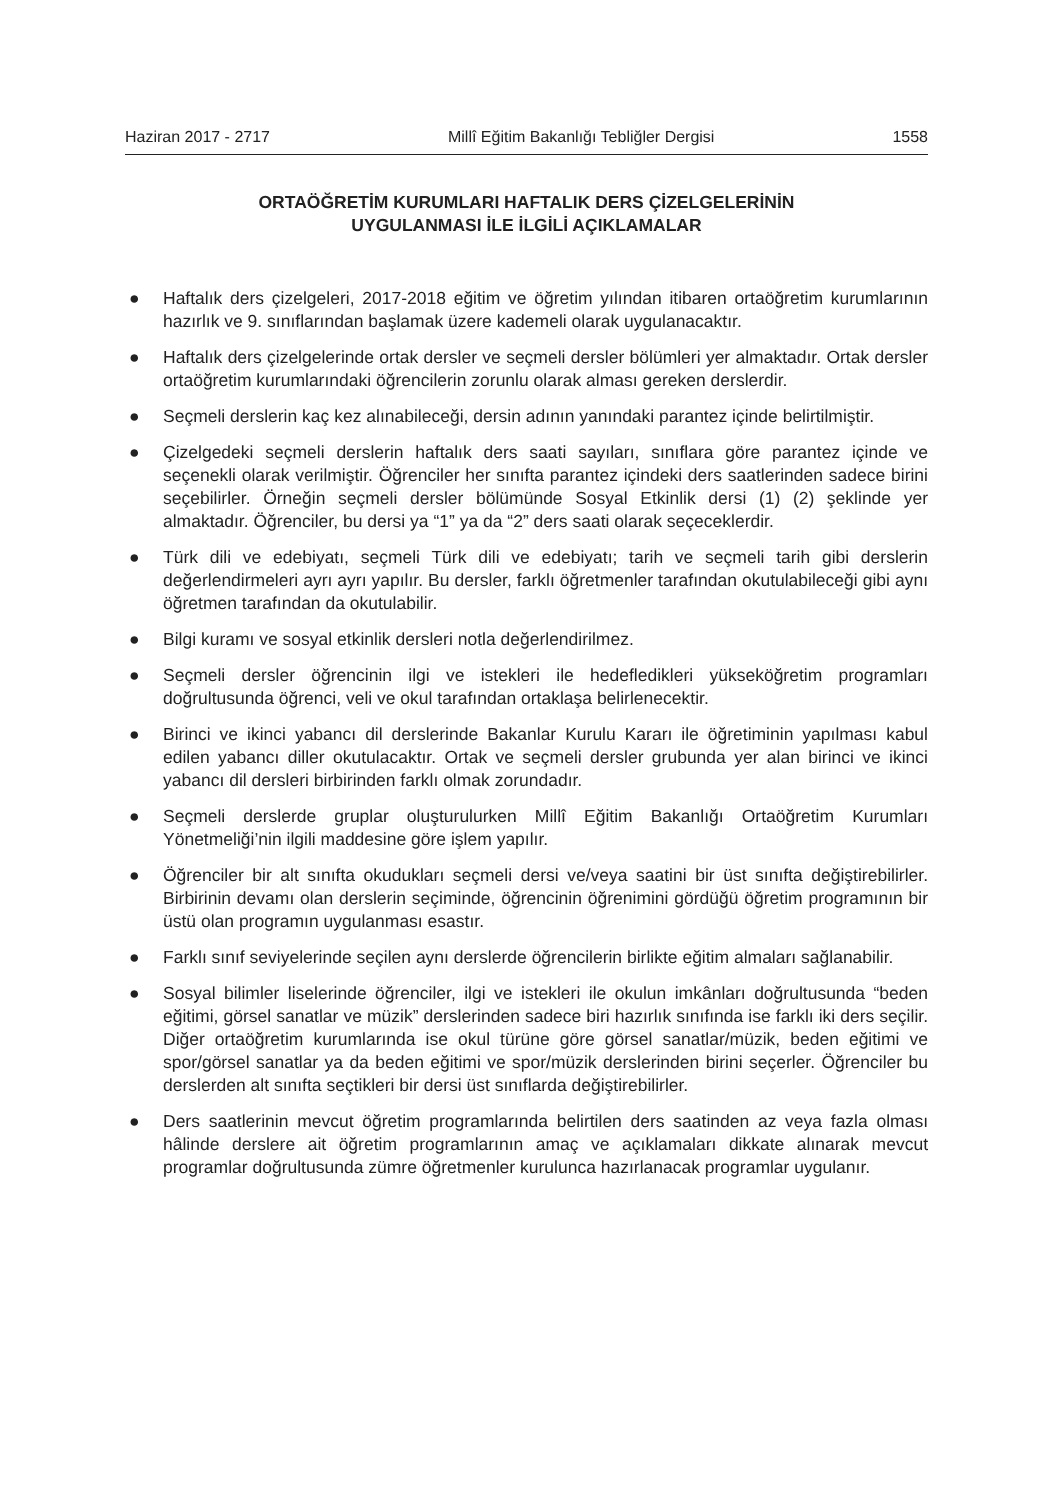Haziran 2017 - 2717 Millî Eğitim Bakanlığı Tebliğler Dergisi 1558
ORTAÖĞRETİM KURUMLARI HAFTALIK DERS ÇİZELGELERİNİN
UYGULANMASI İLE İLGİLİ AÇIKLAMALAR
● Haftalık ders çizelgeleri, 2017-2018 eğitim ve öğretim yılından itibaren ortaöğretim kurumlarının hazırlık ve 9. sınıflarından başlamak üzere kademeli olarak uygulanacaktır.
● Haftalık ders çizelgelerinde ortak dersler ve seçmeli dersler bölümleri yer almaktadır. Ortak dersler ortaöğretim kurumlarındaki öğrencilerin zorunlu olarak alması gereken derslerdir.
● Seçmeli derslerin kaç kez alınabileceği, dersin adının yanındaki parantez içinde belirtilmiştir.
● Çizelgedeki seçmeli derslerin haftalık ders saati sayıları, sınıflara göre parantez içinde ve seçenekli olarak verilmiştir. Öğrenciler her sınıfta parantez içindeki ders saatlerinden sadece birini seçebilirler. Örneğin seçmeli dersler bölümünde Sosyal Etkinlik dersi (1) (2) şeklinde yer almaktadır. Öğrenciler, bu dersi ya “1” ya da “2” ders saati olarak seçeceklerdir.
● Türk dili ve edebiyatı, seçmeli Türk dili ve edebiyatı; tarih ve seçmeli tarih gibi derslerin değerlendirmeleri ayrı ayrı yapılır. Bu dersler, farklı öğretmenler tarafından okutulabileceği gibi aynı öğretmen tarafından da okutulabilir.
● Bilgi kuramı ve sosyal etkinlik dersleri notla değerlendirilmez.
● Seçmeli dersler öğrencinin ilgi ve istekleri ile hedefledikleri yükseköğretim programları doğrultusunda öğrenci, veli ve okul tarafından ortaklaşa belirlenecektir.
● Birinci ve ikinci yabancı dil derslerinde Bakanlar Kurulu Kararı ile öğretiminin yapılması kabul edilen yabancı diller okutulacaktır. Ortak ve seçmeli dersler grubunda yer alan birinci ve ikinci yabancı dil dersleri birbirinden farklı olmak zorundadır.
● Seçmeli derslerde gruplar oluşturulurken Millî Eğitim Bakanlığı Ortaöğretim Kurumları Yönetmeliği’nin ilgili maddesine göre işlem yapılır.
● Öğrenciler bir alt sınıfta okudukları seçmeli dersi ve/veya saatini bir üst sınıfta değiştirebilirler. Birbirinin devamı olan derslerin seçiminde, öğrencinin öğrenimini gördüğü öğretim programının bir üstü olan programın uygulanması esastır.
● Farklı sınıf seviyelerinde seçilen aynı derslerde öğrencilerin birlikte eğitim almaları sağlanabilir.
● Sosyal bilimler liselerinde öğrenciler, ilgi ve istekleri ile okulun imkânları doğrultusunda “beden eğitimi, görsel sanatlar ve müzik” derslerinden sadece biri hazırlık sınıfında ise farklı iki ders seçilir. Diğer ortaöğretim kurumlarında ise okul türüne göre görsel sanatlar/müzik, beden eğitimi ve spor/görsel sanatlar ya da beden eğitimi ve spor/müzik derslerinden birini seçerler. Öğrenciler bu derslerden alt sınıfta seçtikleri bir dersi üst sınıflarda değiştirebilirler.
● Ders saatlerinin mevcut öğretim programlarında belirtilen ders saatinden az veya fazla olması hâlinde derslere ait öğretim programlarının amaç ve açıklamaları dikkate alınarak mevcut programlar doğrultusunda zümre öğretmenler kurulunca hazırlanacak programlar uygulanır.